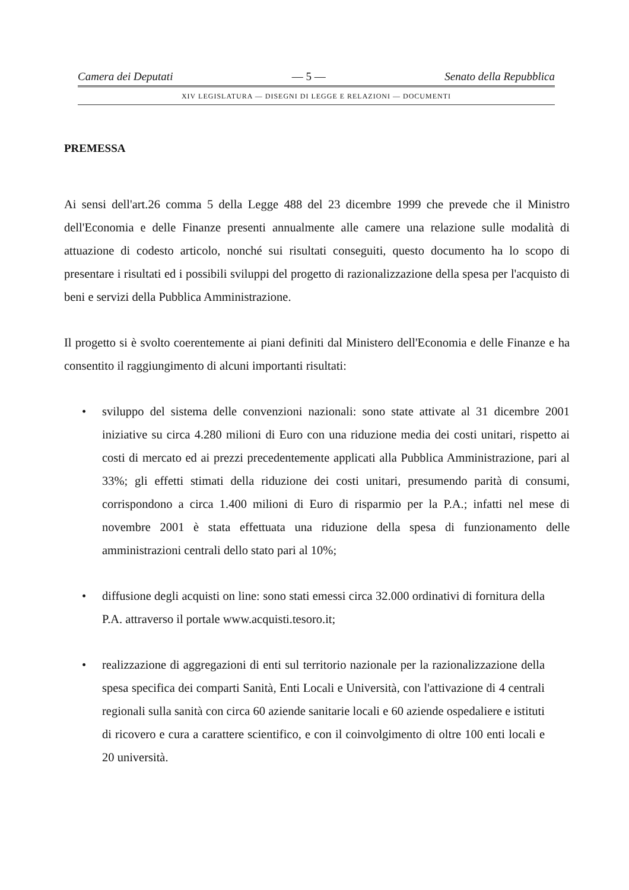Camera dei Deputati — 5 — Senato della Repubblica
XIV LEGISLATURA — DISEGNI DI LEGGE E RELAZIONI — DOCUMENTI
PREMESSA
Ai sensi dell'art.26 comma 5 della Legge 488 del 23 dicembre 1999 che prevede che il Ministro dell'Economia e delle Finanze presenti annualmente alle camere una relazione sulle modalità di attuazione di codesto articolo, nonché sui risultati conseguiti, questo documento ha lo scopo di presentare i risultati ed i possibili sviluppi del progetto di razionalizzazione della spesa per l'acquisto di beni e servizi della Pubblica Amministrazione.
Il progetto si è svolto coerentemente ai piani definiti dal Ministero dell'Economia e delle Finanze e ha consentito il raggiungimento di alcuni importanti risultati:
• sviluppo del sistema delle convenzioni nazionali: sono state attivate al 31 dicembre 2001 iniziative su circa 4.280 milioni di Euro con una riduzione media dei costi unitari, rispetto ai costi di mercato ed ai prezzi precedentemente applicati alla Pubblica Amministrazione, pari al 33%; gli effetti stimati della riduzione dei costi unitari, presumendo parità di consumi, corrispondono a circa 1.400 milioni di Euro di risparmio per la P.A.; infatti nel mese di novembre 2001 è stata effettuata una riduzione della spesa di funzionamento delle amministrazioni centrali dello stato pari al 10%;
• diffusione degli acquisti on line: sono stati emessi circa 32.000 ordinativi di fornitura della P.A. attraverso il portale www.acquisti.tesoro.it;
• realizzazione di aggregazioni di enti sul territorio nazionale per la razionalizzazione della spesa specifica dei comparti Sanità, Enti Locali e Università, con l'attivazione di 4 centrali regionali sulla sanità con circa 60 aziende sanitarie locali e 60 aziende ospedaliere e istituti di ricovero e cura a carattere scientifico, e con il coinvolgimento di oltre 100 enti locali e 20 università.